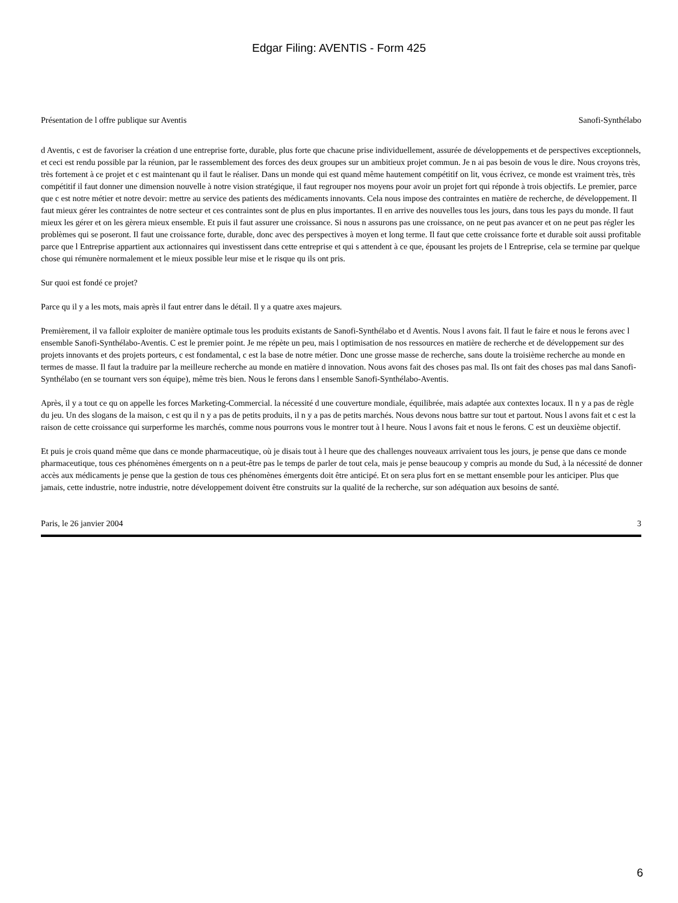Edgar Filing: AVENTIS - Form 425
Présentation de l offre publique sur Aventis Sanofi-Synthélabo
d Aventis, c est de favoriser la création d une entreprise forte, durable, plus forte que chacune prise individuellement, assurée de développements et de perspectives exceptionnels, et ceci est rendu possible par la réunion, par le rassemblement des forces des deux groupes sur un ambitieux projet commun. Je n ai pas besoin de vous le dire. Nous croyons très, très fortement à ce projet et c est maintenant qu il faut le réaliser. Dans un monde qui est quand même hautement compétitif on lit, vous écrivez, ce monde est vraiment très, très compétitif il faut donner une dimension nouvelle à notre vision stratégique, il faut regrouper nos moyens pour avoir un projet fort qui réponde à trois objectifs. Le premier, parce que c est notre métier et notre devoir: mettre au service des patients des médicaments innovants. Cela nous impose des contraintes en matière de recherche, de développement. Il faut mieux gérer les contraintes de notre secteur et ces contraintes sont de plus en plus importantes. Il en arrive des nouvelles tous les jours, dans tous les pays du monde. Il faut mieux les gérer et on les gèrera mieux ensemble. Et puis il faut assurer une croissance. Si nous n assurons pas une croissance, on ne peut pas avancer et on ne peut pas régler les problèmes qui se poseront. Il faut une croissance forte, durable, donc avec des perspectives à moyen et long terme. Il faut que cette croissance forte et durable soit aussi profitable parce que l Entreprise appartient aux actionnaires qui investissent dans cette entreprise et qui s attendent à ce que, épousant les projets de l Entreprise, cela se termine par quelque chose qui rémunère normalement et le mieux possible leur mise et le risque qu ils ont pris.
Sur quoi est fondé ce projet?
Parce qu il y a les mots, mais après il faut entrer dans le détail. Il y a quatre axes majeurs.
Premièrement, il va falloir exploiter de manière optimale tous les produits existants de Sanofi-Synthélabo et d Aventis. Nous l avons fait. Il faut le faire et nous le ferons avec l ensemble Sanofi-Synthélabo-Aventis. C est le premier point. Je me répète un peu, mais l optimisation de nos ressources en matière de recherche et de développement sur des projets innovants et des projets porteurs, c est fondamental, c est la base de notre métier. Donc une grosse masse de recherche, sans doute la troisième recherche au monde en termes de masse. Il faut la traduire par la meilleure recherche au monde en matière d innovation. Nous avons fait des choses pas mal. Ils ont fait des choses pas mal dans Sanofi-Synthélabo (en se tournant vers son équipe), même très bien. Nous le ferons dans l ensemble Sanofi-Synthélabo-Aventis.
Après, il y a tout ce qu on appelle les forces Marketing-Commercial. la nécessité d une couverture mondiale, équilibrée, mais adaptée aux contextes locaux. Il n y a pas de règle du jeu. Un des slogans de la maison, c est qu il n y a pas de petits produits, il n y a pas de petits marchés. Nous devons nous battre sur tout et partout. Nous l avons fait et c est la raison de cette croissance qui surperforme les marchés, comme nous pourrons vous le montrer tout à l heure. Nous l avons fait et nous le ferons. C est un deuxième objectif.
Et puis je crois quand même que dans ce monde pharmaceutique, où je disais tout à l heure que des challenges nouveaux arrivaient tous les jours, je pense que dans ce monde pharmaceutique, tous ces phénomènes émergents on n a peut-être pas le temps de parler de tout cela, mais je pense beaucoup y compris au monde du Sud, à la nécessité de donner accès aux médicaments je pense que la gestion de tous ces phénomènes émergents doit être anticipé. Et on sera plus fort en se mettant ensemble pour les anticiper. Plus que jamais, cette industrie, notre industrie, notre développement doivent être construits sur la qualité de la recherche, sur son adéquation aux besoins de santé.
Paris, le 26 janvier 2004 3
6